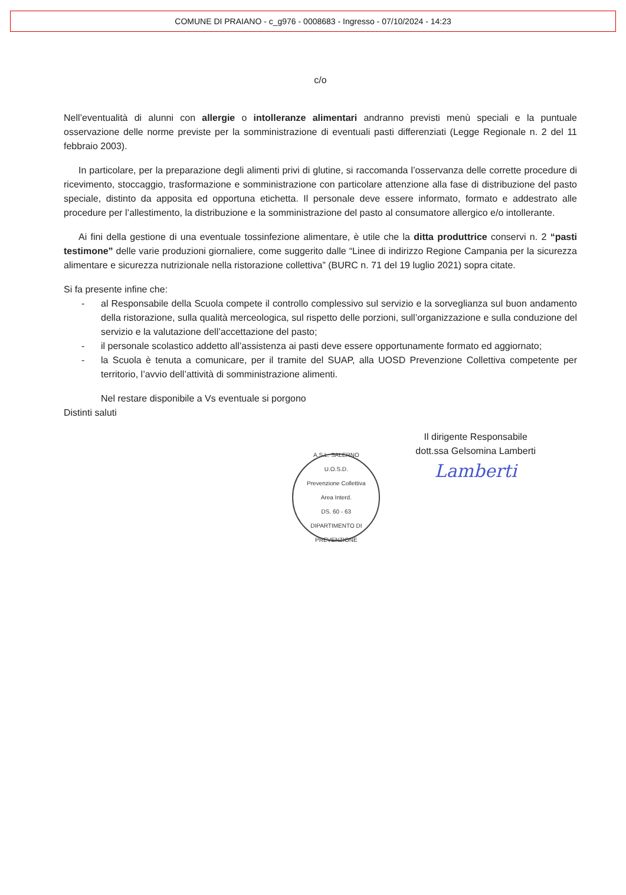COMUNE DI PRAIANO - c_g976 - 0008683 - Ingresso - 07/10/2024 - 14:23
c/o
Nell’eventualità di alunni con allergie o intolleranze alimentari andranno previsti menù speciali e la puntuale osservazione delle norme previste per la somministrazione di eventuali pasti differenziati (Legge Regionale n. 2 del 11 febbraio 2003).
In particolare, per la preparazione degli alimenti privi di glutine, si raccomanda l’osservanza delle corrette procedure di ricevimento, stoccaggio, trasformazione e somministrazione con particolare attenzione alla fase di distribuzione del pasto speciale, distinto da apposita ed opportuna etichetta. Il personale deve essere informato, formato e addestrato alle procedure per l’allestimento, la distribuzione e la somministrazione del pasto al consumatore allergico e/o intollerante.
Ai fini della gestione di una eventuale tossinfezione alimentare, è utile che la ditta produttrice conservi n. 2 “pasti testimone” delle varie produzioni giornaliere, come suggerito dalle “Linee di indirizzo Regione Campania per la sicurezza alimentare e sicurezza nutrizionale nella ristorazione collettiva” (BURC n. 71 del 19 luglio 2021) sopra citate.
Si fa presente infine che:
- al Responsabile della Scuola compete il controllo complessivo sul servizio e la sorveglianza sul buon andamento della ristorazione, sulla qualità merceologica, sul rispetto delle porzioni, sull’organizzazione e sulla conduzione del servizio e la valutazione dell’accettazione del pasto;
- il personale scolastico addetto all’assistenza ai pasti deve essere opportunamente formato ed aggiornato;
- la Scuola è tenuta a comunicare, per il tramite del SUAP, alla UOSD Prevenzione Collettiva competente per territorio, l’avvio dell’attività di somministrazione alimenti.
Nel restare disponibile a Vs eventuale si porgono
Distinti saluti
A.S.L. SALERNO
U.O.S.D.
Prevenzione Collettiva
Area Interd.
DS. 60 - 63
DIPARTIMENTO DI PREVENZIONE
Il dirigente Responsabile
dott.ssa Gelsomina Lamberti
Lamberti